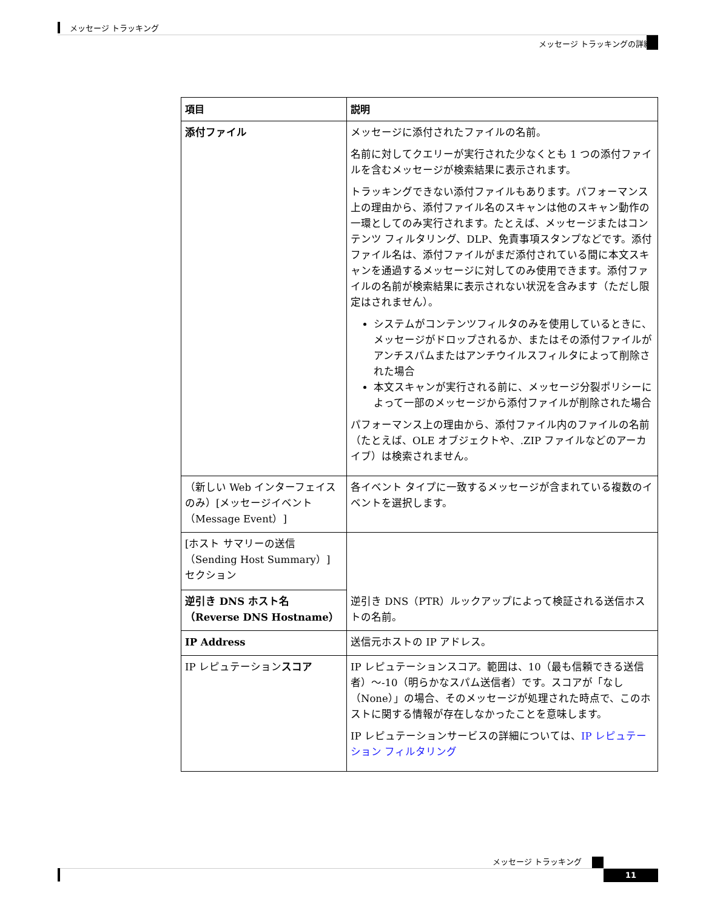メッセージ トラッキング
メッセージ トラッキングの詳細
| 項目 | 説明 |
| --- | --- |
| 添付ファイル | メッセージに添付されたファイルの名前。 名前に対してクエリーが実行された少なくとも 1 つの添付ファイルを含むメッセージが検索結果に表示されます。 トラッキングできない添付ファイルもあります。パフォーマンス上の理由から、添付ファイル名のスキャンは他のスキャン動作の一環としてのみ実行されます。たとえば、メッセージまたはコンテンツ フィルタリング、DLP、免責事項スタンプなどです。添付ファイル名は、添付ファイルがまだ添付されている間に本文スキャンを通過するメッセージに対してのみ使用できます。添付ファイルの名前が検索結果に表示されない状況を含みます（ただし限定はされません）。 システムがコンテンツフィルタのみを使用しているときに、メッセージがドロップされるか、またはその添付ファイルがアンチスパムまたはアンチウイルスフィルタによって削除された場合 本文スキャンが実行される前に、メッセージ分裂ポリシーによって一部のメッセージから添付ファイルが削除された場合 パフォーマンス上の理由から、添付ファイル内のファイルの名前（たとえば、OLE オブジェクトや、.ZIP ファイルなどのアーカイブ）は検索されません。 |
| （新しい Web インターフェイスのみ）[メッセージイベント（Message Event）] | 各イベント タイプに一致するメッセージが含まれている複数のイベントを選択します。 |
| [ホスト サマリーの送信（Sending Host Summary）] セクション | 逆引き DNS（PTR）ルックアップによって検証される送信ホストの名前。 |
| 逆引き DNS ホスト名（Reverse DNS Hostname） | |
| IP Address | 送信元ホストの IP アドレス。 |
| IP レピュテーション スコア | IP レピュテーションスコア。範囲は、10（最も信頼できる送信者）～-10（明らかなスパム送信者）です。スコアが「なし（None）」の場合、そのメッセージが処理された時点で、このホストに関する情報が存在しなかったことを意味します。 IP レピュテーションサービスの詳細については、 IP レピュテーション フィルタリング |
メッセージ トラッキング
11